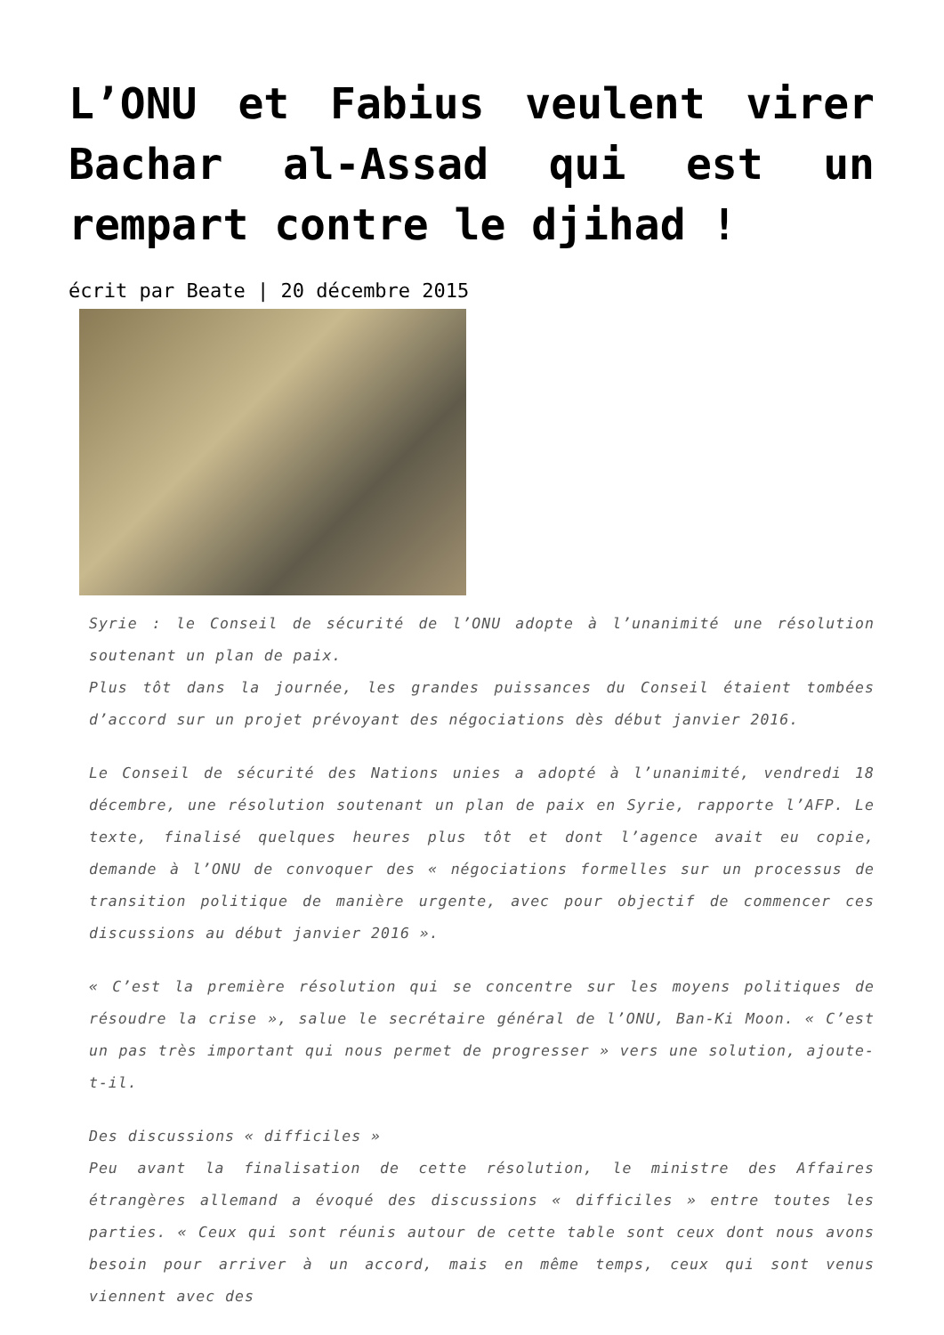L’ONU et Fabius veulent virer Bachar al-Assad qui est un rempart contre le djihad !
écrit par Beate | 20 décembre 2015
Syrie : le Conseil de sécurité de l’ONU adopte à l’unanimité une résolution soutenant un plan de paix.
Plus tôt dans la journée, les grandes puissances du Conseil étaient tombées d’accord sur un projet prévoyant des négociations dès début janvier 2016.
Le Conseil de sécurité des Nations unies a adopté à l’unanimité, vendredi 18 décembre, une résolution soutenant un plan de paix en Syrie, rapporte l’AFP. Le texte, finalisé quelques heures plus tôt et dont l’agence avait eu copie, demande à l’ONU de convoquer des « négociations formelles sur un processus de transition politique de manière urgente, avec pour objectif de commencer ces discussions au début janvier 2016 ».
« C’est la première résolution qui se concentre sur les moyens politiques de résoudre la crise », salue le secrétaire général de l’ONU, Ban-Ki Moon. « C’est un pas très important qui nous permet de progresser » vers une solution, ajoute-t-il.
Des discussions « difficiles »
Peu avant la finalisation de cette résolution, le ministre des Affaires étrangères allemand a évoqué des discussions « difficiles » entre toutes les parties. « Ceux qui sont réunis autour de cette table sont ceux dont nous avons besoin pour arriver à un accord, mais en même temps, ceux qui sont venus viennent avec des